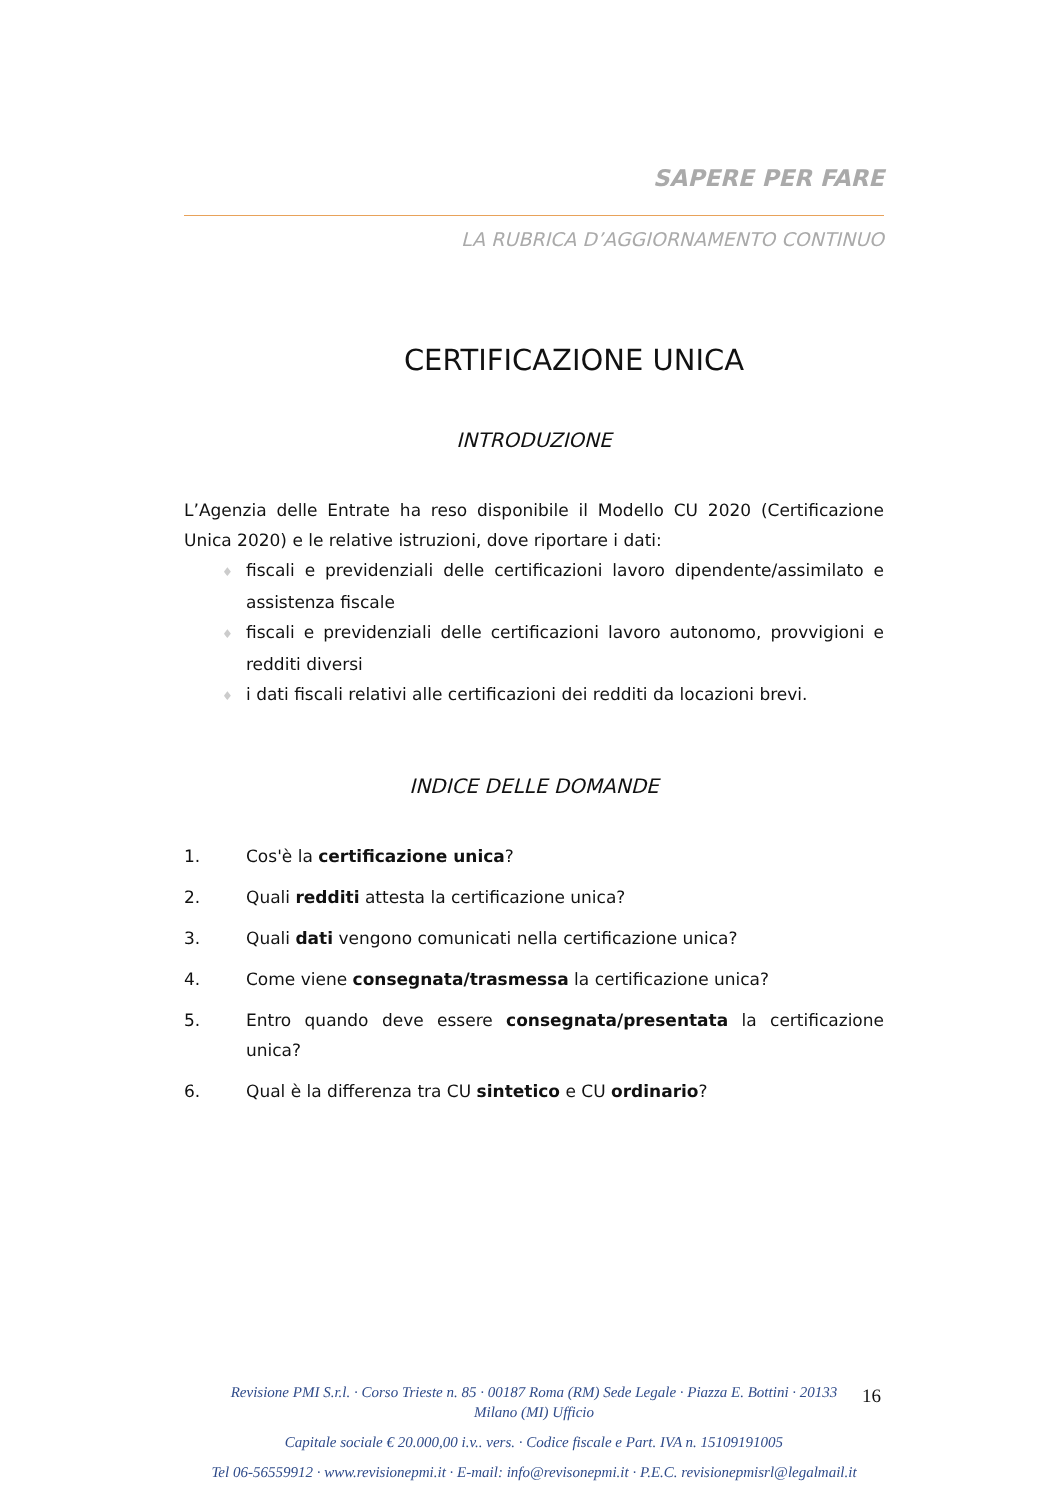SAPERE PER FARE
LA RUBRICA D’AGGIORNAMENTO CONTINUO
CERTIFICAZIONE UNICA
INTRODUZIONE
L’Agenzia delle Entrate ha reso disponibile il Modello CU 2020 (Certificazione Unica 2020) e le relative istruzioni, dove riportare i dati:
♦ fiscali e previdenziali delle certificazioni lavoro dipendente/assimilato e assistenza fiscale
♦ fiscali e previdenziali delle certificazioni lavoro autonomo, provvigioni e redditi diversi
♦ i dati fiscali relativi alle certificazioni dei redditi da locazioni brevi.
INDICE DELLE DOMANDE
1. Cos'è la certificazione unica?
2. Quali redditi attesta la certificazione unica?
3. Quali dati vengono comunicati nella certificazione unica?
4. Come viene consegnata/trasmessa la certificazione unica?
5. Entro quando deve essere consegnata/presentata la certificazione unica?
6. Qual è la differenza tra CU sintetico e CU ordinario?
16
Revisione PMI S.r.l. · Corso Trieste n. 85 · 00187 Roma (RM) Sede Legale · Piazza E. Bottini · 20133 Milano (MI) Ufficio
Capitale sociale € 20.000,00 i.v.. vers. · Codice fiscale e Part. IVA n. 15109191005
Tel 06-56559912 · www.revisionepmi.it · E-mail: info@revisonepmi.it · P.E.C. revisionepmisrl@legalmail.it